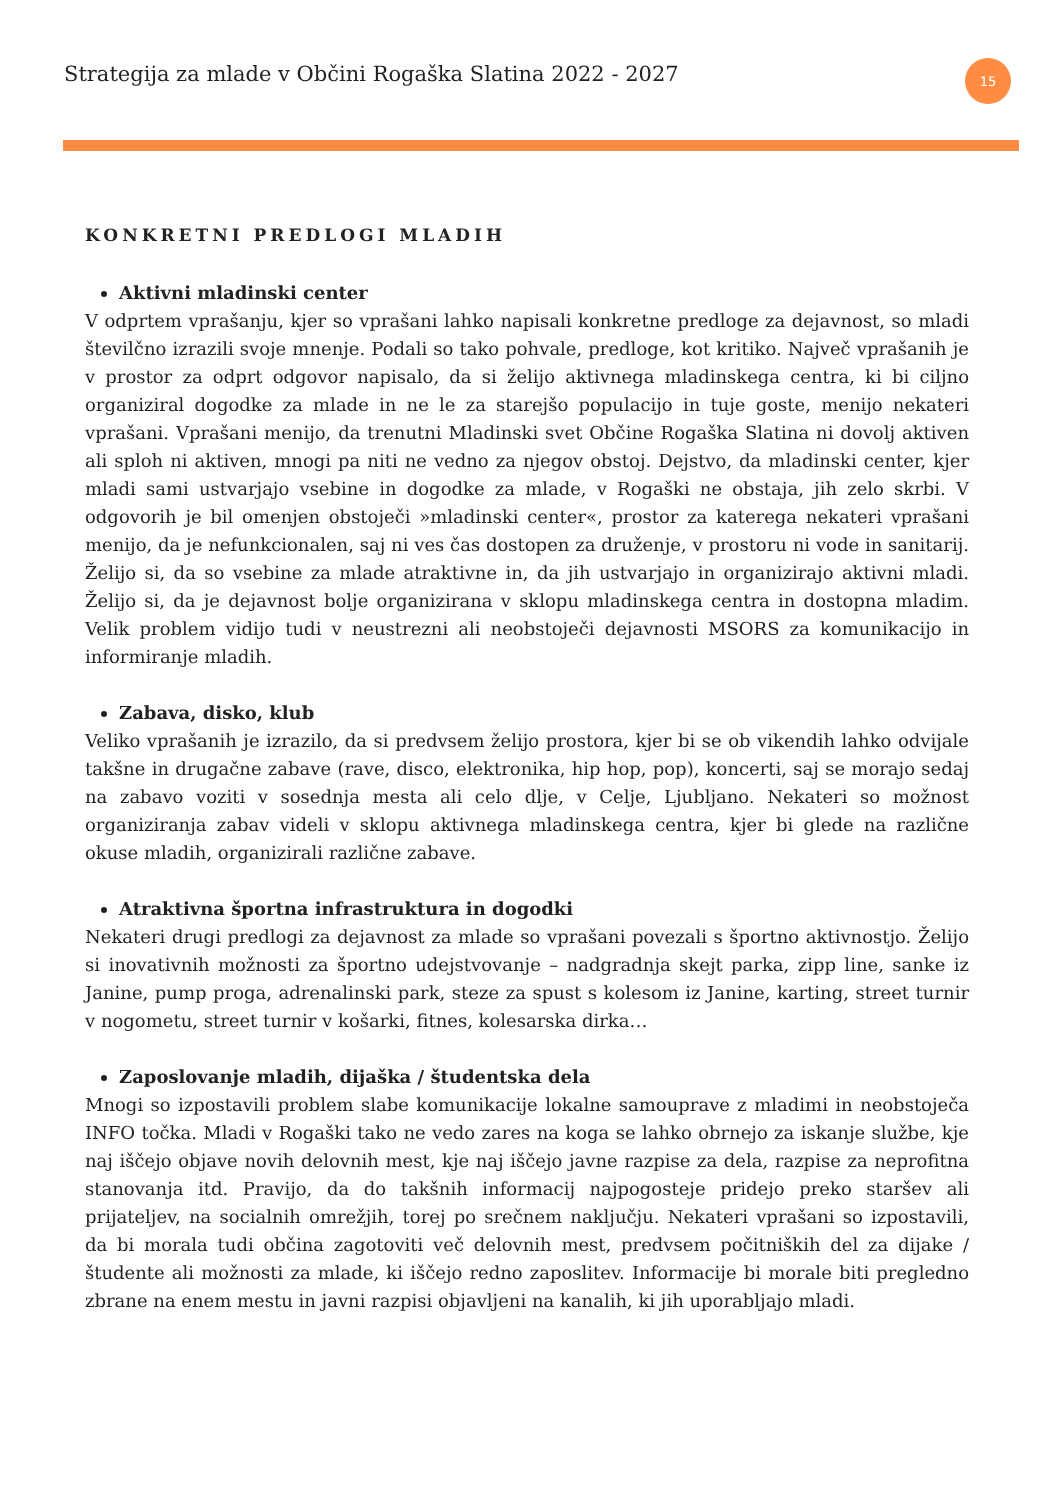Strategija za mlade v Občini Rogaška Slatina 2022 - 2027
15
KONKRETNI PREDLOGI MLADIH
Aktivni mladinski center
V odprtem vprašanju, kjer so vprašani lahko napisali konkretne predloge za dejavnost, so mladi številčno izrazili svoje mnenje. Podali so tako pohvale, predloge, kot kritiko. Največ vprašanih je v prostor za odprt odgovor napisalo, da si želijo aktivnega mladinskega centra, ki bi ciljno organiziral dogodke za mlade in ne le za starejšo populacijo in tuje goste, menijo nekateri vprašani. Vprašani menijo, da trenutni Mladinski svet Občine Rogaška Slatina ni dovolj aktiven ali sploh ni aktiven, mnogi pa niti ne vedno za njegov obstoj. Dejstvo, da mladinski center, kjer mladi sami ustvarjajo vsebine in dogodke za mlade, v Rogaški ne obstaja, jih zelo skrbi. V odgovorih je bil omenjen obstoječi »mladinski center«, prostor za katerega nekateri vprašani menijo, da je nefunkcionalen, saj ni ves čas dostopen za druženje, v prostoru ni vode in sanitarij. Želijo si, da so vsebine za mlade atraktivne in, da jih ustvarjajo in organizirajo aktivni mladi. Želijo si, da je dejavnost bolje organizirana v sklopu mladinskega centra in dostopna mladim. Velik problem vidijo tudi v neustrezni ali neobstoječi dejavnosti MSORS za komunikacijo in informiranje mladih.
Zabava, disko, klub
Veliko vprašanih je izrazilo, da si predvsem želijo prostora, kjer bi se ob vikendih lahko odvijale takšne in drugačne zabave (rave, disco, elektronika, hip hop, pop), koncerti, saj se morajo sedaj na zabavo voziti v sosednja mesta ali celo dlje, v Celje, Ljubljano. Nekateri so možnost organiziranja zabav videli v sklopu aktivnega mladinskega centra, kjer bi glede na različne okuse mladih, organizirali različne zabave.
Atraktivna športna infrastruktura in dogodki
Nekateri drugi predlogi za dejavnost za mlade so vprašani povezali s športno aktivnostjo. Želijo si inovativnih možnosti za športno udejstvovanje – nadgradnja skejt parka, zipp line, sanke iz Janine, pump proga, adrenalinski park, steze za spust s kolesom iz Janine, karting, street turnir v nogometu, street turnir v košarki, fitnes, kolesarska dirka…
Zaposlovanje mladih, dijaška / študentska dela
Mnogi so izpostavili problem slabe komunikacije lokalne samouprave z mladimi in neobstoječa INFO točka. Mladi v Rogaški tako ne vedo zares na koga se lahko obrnejo za iskanje službe, kje naj iščejo objave novih delovnih mest, kje naj iščejo javne razpise za dela, razpise za neprofitna stanovanja itd. Pravijo, da do takšnih informacij najpogosteje pridejo preko staršev ali prijateljev, na socialnih omrežjih, torej po srečnem naključju. Nekateri vprašani so izpostavili, da bi morala tudi občina zagotoviti več delovnih mest, predvsem počitniških del za dijake / študente ali možnosti za mlade, ki iščejo redno zaposlitev. Informacije bi morale biti pregledno zbrane na enem mestu in javni razpisi objavljeni na kanalih, ki jih uporabljajo mladi.